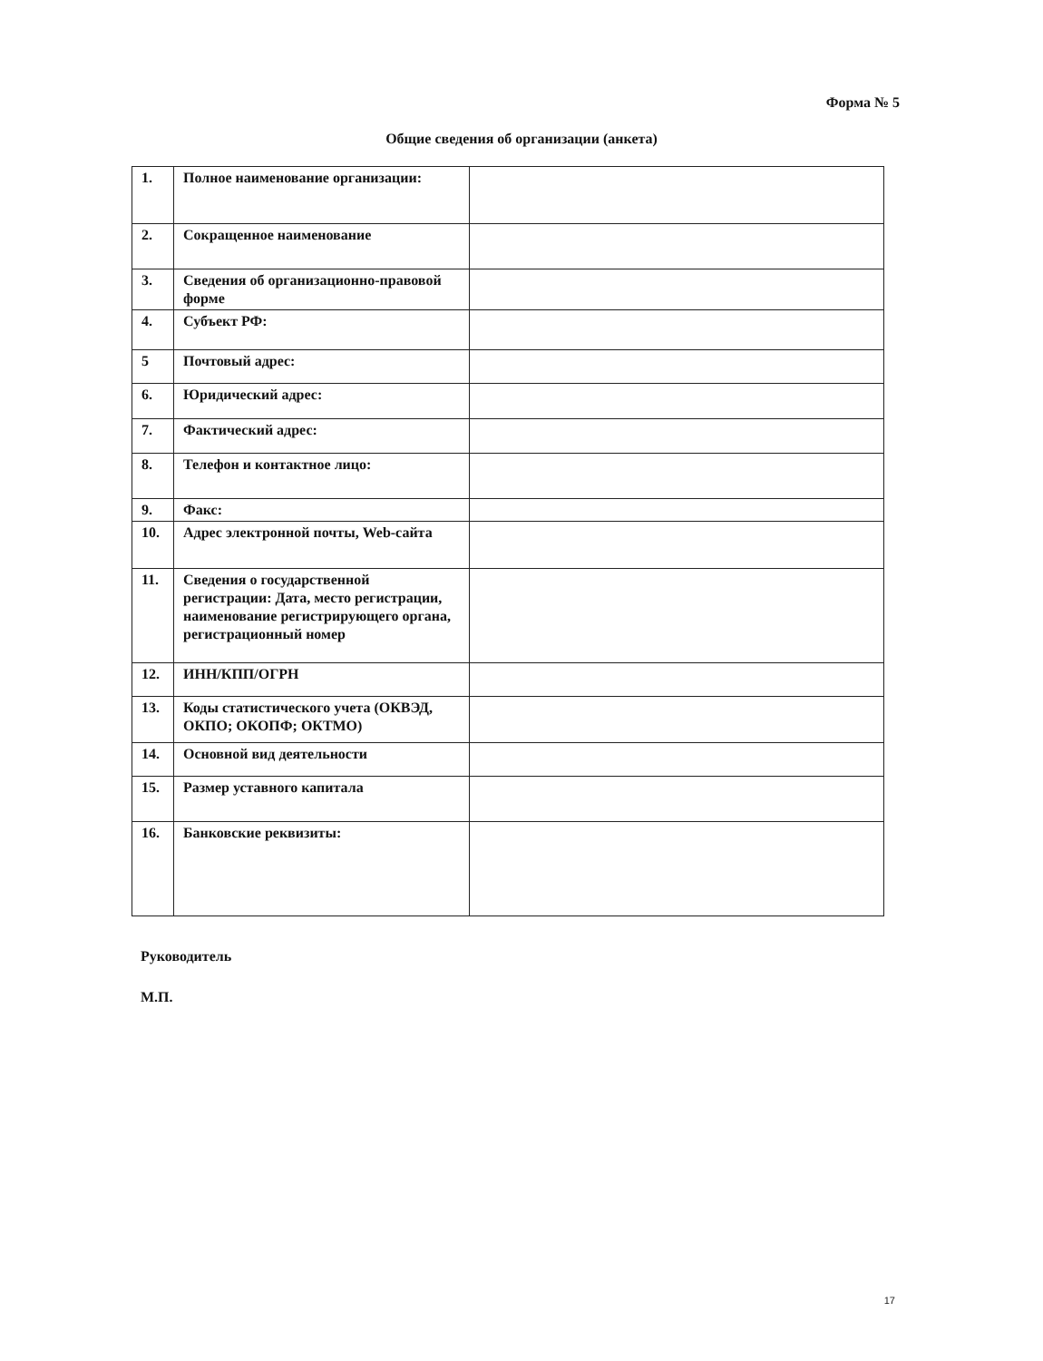Форма № 5
Общие сведения об организации (анкета)
| 1. | Полное наименование организации: | |
| 2. | Сокращенное наименование | |
| 3. | Сведения об организационно-правовой форме | |
| 4. | Субъект РФ: | |
| 5 | Почтовый адрес: | |
| 6. | Юридический адрес: | |
| 7. | Фактический адрес: | |
| 8. | Телефон и контактное лицо: | |
| 9. | Факс: | |
| 10. | Адрес электронной почты, Web-сайта | |
| 11. | Сведения о государственной регистрации: Дата, место регистрации, наименование регистрирующего органа, регистрационный номер | |
| 12. | ИНН/КПП/ОГРН | |
| 13. | Коды статистического учета (ОКВЭД, ОКПО; ОКОПФ; ОКТМО) | |
| 14. | Основной вид деятельности | |
| 15. | Размер уставного капитала | |
| 16. | Банковские реквизиты: | |
Руководитель
М.П.
17